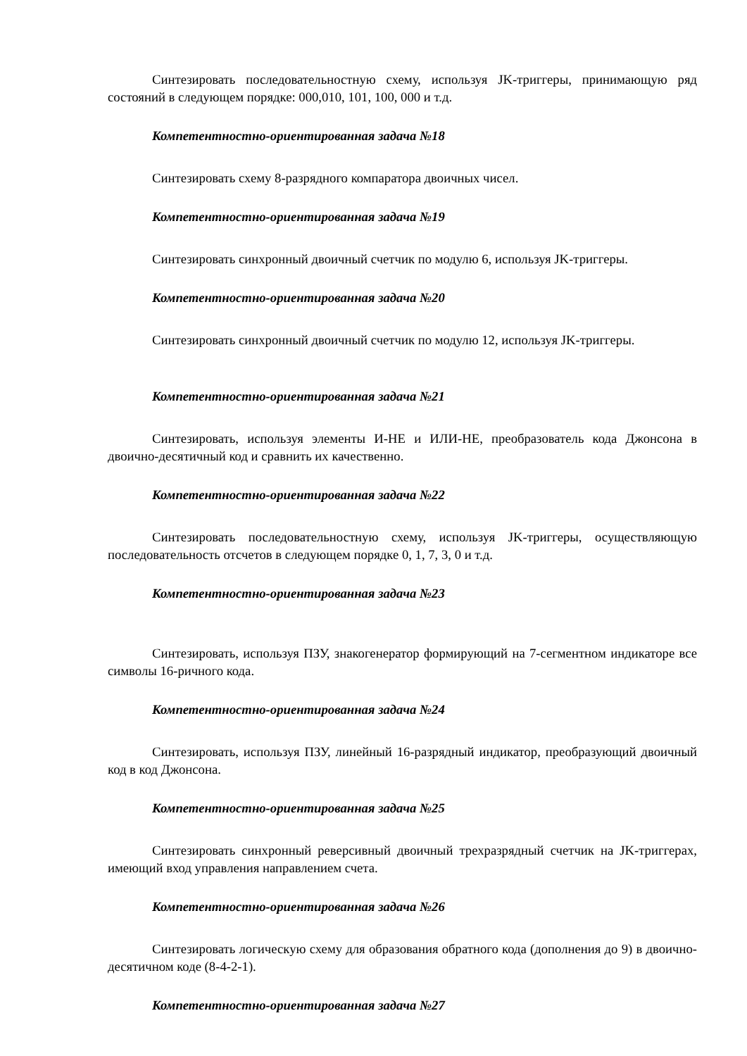Синтезировать последовательностную схему, используя JK-триггеры, принимающую ряд состояний в следующем порядке: 000,010, 101, 100, 000 и т.д.
Компетентностно-ориентированная задача №18
Синтезировать схему 8-разрядного компаратора двоичных чисел.
Компетентностно-ориентированная задача №19
Синтезировать синхронный двоичный счетчик по модулю 6, используя JK-триггеры.
Компетентностно-ориентированная задача №20
Синтезировать синхронный двоичный счетчик по модулю 12, используя JK-триггеры.
Компетентностно-ориентированная задача №21
Синтезировать, используя элементы И-НЕ и ИЛИ-НЕ, преобразователь кода Джонсона в двоично-десятичный код и сравнить их качественно.
Компетентностно-ориентированная задача №22
Синтезировать последовательностную схему, используя JK-триггеры, осуществляющую последовательность отсчетов в следующем порядке 0, 1, 7, 3, 0 и т.д.
Компетентностно-ориентированная задача №23
Синтезировать, используя ПЗУ, знакогенератор формирующий на 7-сегментном индикаторе все символы 16-ричного кода.
Компетентностно-ориентированная задача №24
Синтезировать, используя ПЗУ, линейный 16-разрядный индикатор, преобразующий двоичный код в код Джонсона.
Компетентностно-ориентированная задача №25
Синтезировать синхронный реверсивный двоичный трехразрядный счетчик на JK-триггерах, имеющий вход управления направлением счета.
Компетентностно-ориентированная задача №26
Синтезировать логическую схему для образования обратного кода (дополнения до 9) в двоично-десятичном коде (8-4-2-1).
Компетентностно-ориентированная задача №27